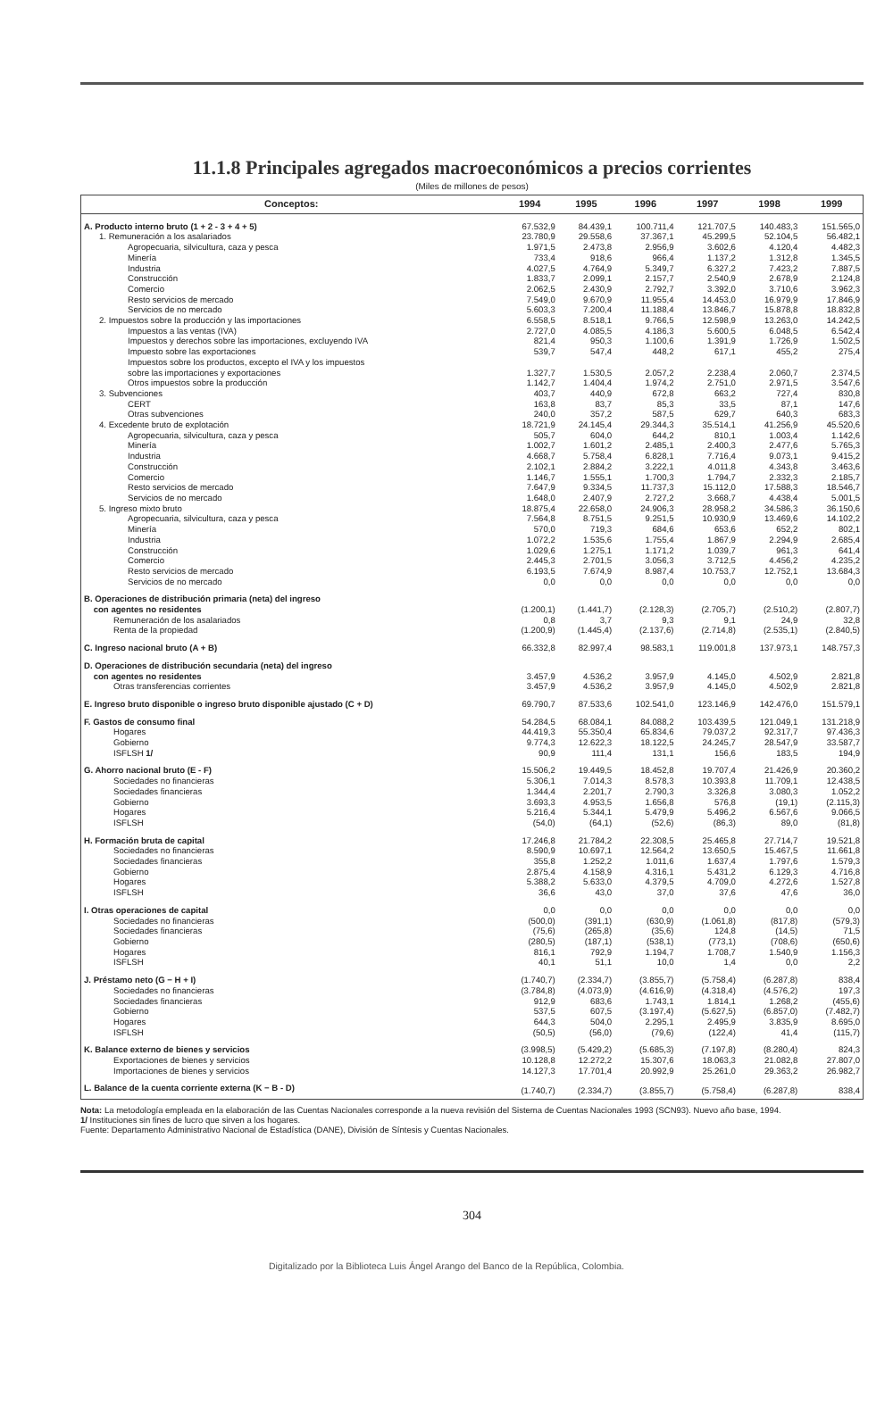11.1.8 Principales agregados macroeconómicos a precios corrientes
(Miles de millones de pesos)
| Conceptos: | 1994 | 1995 | 1996 | 1997 | 1998 | 1999 |
| --- | --- | --- | --- | --- | --- | --- |
| A. Producto interno bruto (1 + 2 - 3 + 4 + 5) | 67.532,9 | 84.439,1 | 100.711,4 | 121.707,5 | 140.483,3 | 151.565,0 |
| 1. Remuneración a los asalariados | 23.780,9 | 29.558,6 | 37.367,1 | 45.299,5 | 52.104,5 | 56.482,1 |
| Agropecuaria, silvicultura, caza y pesca | 1.971,5 | 2.473,8 | 2.956,9 | 3.602,6 | 4.120,4 | 4.482,3 |
| Minería | 733,4 | 918,6 | 966,4 | 1.137,2 | 1.312,8 | 1.345,5 |
| Industria | 4.027,5 | 4.764,9 | 5.349,7 | 6.327,2 | 7.423,2 | 7.887,5 |
| Construcción | 1.833,7 | 2.099,1 | 2.157,7 | 2.540,9 | 2.678,9 | 2.124,8 |
| Comercio | 2.062,5 | 2.430,9 | 2.792,7 | 3.392,0 | 3.710,6 | 3.962,3 |
| Resto servicios de mercado | 7.549,0 | 9.670,9 | 11.955,4 | 14.453,0 | 16.979,9 | 17.846,9 |
| Servicios de no mercado | 5.603,3 | 7.200,4 | 11.188,4 | 13.846,7 | 15.878,8 | 18.832,8 |
| 2. Impuestos sobre la producción y las importaciones | 6.558,5 | 8.518,1 | 9.766,5 | 12.598,9 | 13.263,0 | 14.242,5 |
| Impuestos a las ventas (IVA) | 2.727,0 | 4.085,5 | 4.186,3 | 5.600,5 | 6.048,5 | 6.542,4 |
| Impuestos y derechos sobre las importaciones, excluyendo IVA | 821,4 | 950,3 | 1.100,6 | 1.391,9 | 1.726,9 | 1.502,5 |
| Impuesto sobre las exportaciones | 539,7 | 547,4 | 448,2 | 617,1 | 455,2 | 275,4 |
| Impuestos sobre los productos, excepto el IVA y los impuestos sobre las importaciones y exportaciones | 1.327,7 | 1.530,5 | 2.057,2 | 2.238,4 | 2.060,7 | 2.374,5 |
| Otros impuestos sobre la producción | 1.142,7 | 1.404,4 | 1.974,2 | 2.751,0 | 2.971,5 | 3.547,6 |
| 3. Subvenciones | 403,7 | 440,9 | 672,8 | 663,2 | 727,4 | 830,8 |
| CERT | 163,8 | 83,7 | 85,3 | 33,5 | 87,1 | 147,6 |
| Otras subvenciones | 240,0 | 357,2 | 587,5 | 629,7 | 640,3 | 683,3 |
| 4. Excedente bruto de explotación | 18.721,9 | 24.145,4 | 29.344,3 | 35.514,1 | 41.256,9 | 45.520,6 |
| Agropecuaria, silvicultura, caza y pesca | 505,7 | 604,0 | 644,2 | 810,1 | 1.003,4 | 1.142,6 |
| Minería | 1.002,7 | 1.601,2 | 2.485,1 | 2.400,3 | 2.477,6 | 5.765,3 |
| Industria | 4.668,7 | 5.758,4 | 6.828,1 | 7.716,4 | 9.073,1 | 9.415,2 |
| Construcción | 2.102,1 | 2.884,2 | 3.222,1 | 4.011,8 | 4.343,8 | 3.463,6 |
| Comercio | 1.146,7 | 1.555,1 | 1.700,3 | 1.794,7 | 2.332,3 | 2.185,7 |
| Resto servicios de mercado | 7.647,9 | 9.334,5 | 11.737,3 | 15.112,0 | 17.588,3 | 18.546,7 |
| Servicios de no mercado | 1.648,0 | 2.407,9 | 2.727,2 | 3.668,7 | 4.438,4 | 5.001,5 |
| 5. Ingreso mixto bruto | 18.875,4 | 22.658,0 | 24.906,3 | 28.958,2 | 34.586,3 | 36.150,6 |
| Agropecuaria, silvicultura, caza y pesca | 7.564,8 | 8.751,5 | 9.251,5 | 10.930,9 | 13.469,6 | 14.102,2 |
| Minería | 570,0 | 719,3 | 684,6 | 653,6 | 652,2 | 802,1 |
| Industria | 1.072,2 | 1.535,6 | 1.755,4 | 1.867,9 | 2.294,9 | 2.685,4 |
| Construcción | 1.029,6 | 1.275,1 | 1.171,2 | 1.039,7 | 961,3 | 641,4 |
| Comercio | 2.445,3 | 2.701,5 | 3.056,3 | 3.712,5 | 4.456,2 | 4.235,2 |
| Resto servicios de mercado | 6.193,5 | 7.674,9 | 8.987,4 | 10.753,7 | 12.752,1 | 13.684,3 |
| Servicios de no mercado | 0,0 | 0,0 | 0,0 | 0,0 | 0,0 | 0,0 |
| B. Operaciones de distribución primaria (neta) del ingreso con agentes no residentes | (1.200,1) | (1.441,7) | (2.128,3) | (2.705,7) | (2.510,2) | (2.807,7) |
| Remuneración de los asalariados | 0,8 | 3,7 | 9,3 | 9,1 | 24,9 | 32,8 |
| Renta de la propiedad | (1.200,9) | (1.445,4) | (2.137,6) | (2.714,8) | (2.535,1) | (2.840,5) |
| C. Ingreso nacional bruto (A + B) | 66.332,8 | 82.997,4 | 98.583,1 | 119.001,8 | 137.973,1 | 148.757,3 |
| D. Operaciones de distribución secundaria (neta) del ingreso con agentes no residentes | 3.457,9 | 4.536,2 | 3.957,9 | 4.145,0 | 4.502,9 | 2.821,8 |
| Otras transferencias corrientes | 3.457,9 | 4.536,2 | 3.957,9 | 4.145,0 | 4.502,9 | 2.821,8 |
| E. Ingreso bruto disponible o ingreso bruto disponible ajustado (C + D) | 69.790,7 | 87.533,6 | 102.541,0 | 123.146,9 | 142.476,0 | 151.579,1 |
| F. Gastos de consumo final | 54.284,5 | 68.084,1 | 84.088,2 | 103.439,5 | 121.049,1 | 131.218,9 |
| Hogares | 44.419,3 | 55.350,4 | 65.834,6 | 79.037,2 | 92.317,7 | 97.436,3 |
| Gobierno | 9.774,3 | 12.622,3 | 18.122,5 | 24.245,7 | 28.547,9 | 33.587,7 |
| ISFLSH 1/ | 90,9 | 111,4 | 131,1 | 156,6 | 183,5 | 194,9 |
| G. Ahorro nacional bruto (E - F) | 15.506,2 | 19.449,5 | 18.452,8 | 19.707,4 | 21.426,9 | 20.360,2 |
| Sociedades no financieras | 5.306,1 | 7.014,3 | 8.578,3 | 10.393,8 | 11.709,1 | 12.438,5 |
| Sociedades financieras | 1.344,4 | 2.201,7 | 2.790,3 | 3.326,8 | 3.080,3 | 1.052,2 |
| Gobierno | 3.693,3 | 4.953,5 | 1.656,8 | 576,8 | (19,1) | (2.115,3) |
| Hogares | 5.216,4 | 5.344,1 | 5.479,9 | 5.496,2 | 6.567,6 | 9.066,5 |
| ISFLSH | (54,0) | (64,1) | (52,6) | (86,3) | 89,0 | (81,8) |
| H. Formación bruta de capital | 17.246,8 | 21.784,2 | 22.308,5 | 25.465,8 | 27.714,7 | 19.521,8 |
| Sociedades no financieras | 8.590,9 | 10.697,1 | 12.564,2 | 13.650,5 | 15.467,5 | 11.661,8 |
| Sociedades financieras | 355,8 | 1.252,2 | 1.011,6 | 1.637,4 | 1.797,6 | 1.579,3 |
| Gobierno | 2.875,4 | 4.158,9 | 4.316,1 | 5.431,2 | 6.129,3 | 4.716,8 |
| Hogares | 5.388,2 | 5.633,0 | 4.379,5 | 4.709,0 | 4.272,6 | 1.527,8 |
| ISFLSH | 36,6 | 43,0 | 37,0 | 37,6 | 47,6 | 36,0 |
| I. Otras operaciones de capital | 0,0 | 0,0 | 0,0 | 0,0 | 0,0 | 0,0 |
| Sociedades no financieras | (500,0) | (391,1) | (630,9) | (1.061,8) | (817,8) | (579,3) |
| Sociedades financieras | (75,6) | (265,8) | (35,6) | 124,8 | (14,5) | 71,5 |
| Gobierno | (280,5) | (187,1) | (538,1) | (773,1) | (708,6) | (650,6) |
| Hogares | 816,1 | 792,9 | 1.194,7 | 1.708,7 | 1.540,9 | 1.156,3 |
| ISFLSH | 40,1 | 51,1 | 10,0 | 1,4 | 0,0 | 2,2 |
| J. Préstamo neto (G − H + I) | (1.740,7) | (2.334,7) | (3.855,7) | (5.758,4) | (6.287,8) | 838,4 |
| Sociedades no financieras | (3.784,8) | (4.073,9) | (4.616,9) | (4.318,4) | (4.576,2) | 197,3 |
| Sociedades financieras | 912,9 | 683,6 | 1.743,1 | 1.814,1 | 1.268,2 | (455,6) |
| Gobierno | 537,5 | 607,5 | (3.197,4) | (5.627,5) | (6.857,0) | (7.482,7) |
| Hogares | 644,3 | 504,0 | 2.295,1 | 2.495,9 | 3.835,9 | 8.695,0 |
| ISFLSH | (50,5) | (56,0) | (79,6) | (122,4) | 41,4 | (115,7) |
| K. Balance externo de bienes y servicios | (3.998,5) | (5.429,2) | (5.685,3) | (7.197,8) | (8.280,4) | 824,3 |
| Exportaciones de bienes y servicios | 10.128,8 | 12.272,2 | 15.307,6 | 18.063,3 | 21.082,8 | 27.807,0 |
| Importaciones de bienes y servicios | 14.127,3 | 17.701,4 | 20.992,9 | 25.261,0 | 29.363,2 | 26.982,7 |
| L. Balance de la cuenta corriente externa (K − B - D) | (1.740,7) | (2.334,7) | (3.855,7) | (5.758,4) | (6.287,8) | 838,4 |
Nota: La metodología empleada en la elaboración de las Cuentas Nacionales corresponde a la nueva revisión del Sistema de Cuentas Nacionales 1993 (SCN93). Nuevo año base, 1994.
1/ Instituciones sin fines de lucro que sirven a los hogares.
Fuente: Departamento Administrativo Nacional de Estadística (DANE), División de Síntesis y Cuentas Nacionales.
304
Digitalizado por la Biblioteca Luis Ángel Arango del Banco de la República, Colombia.